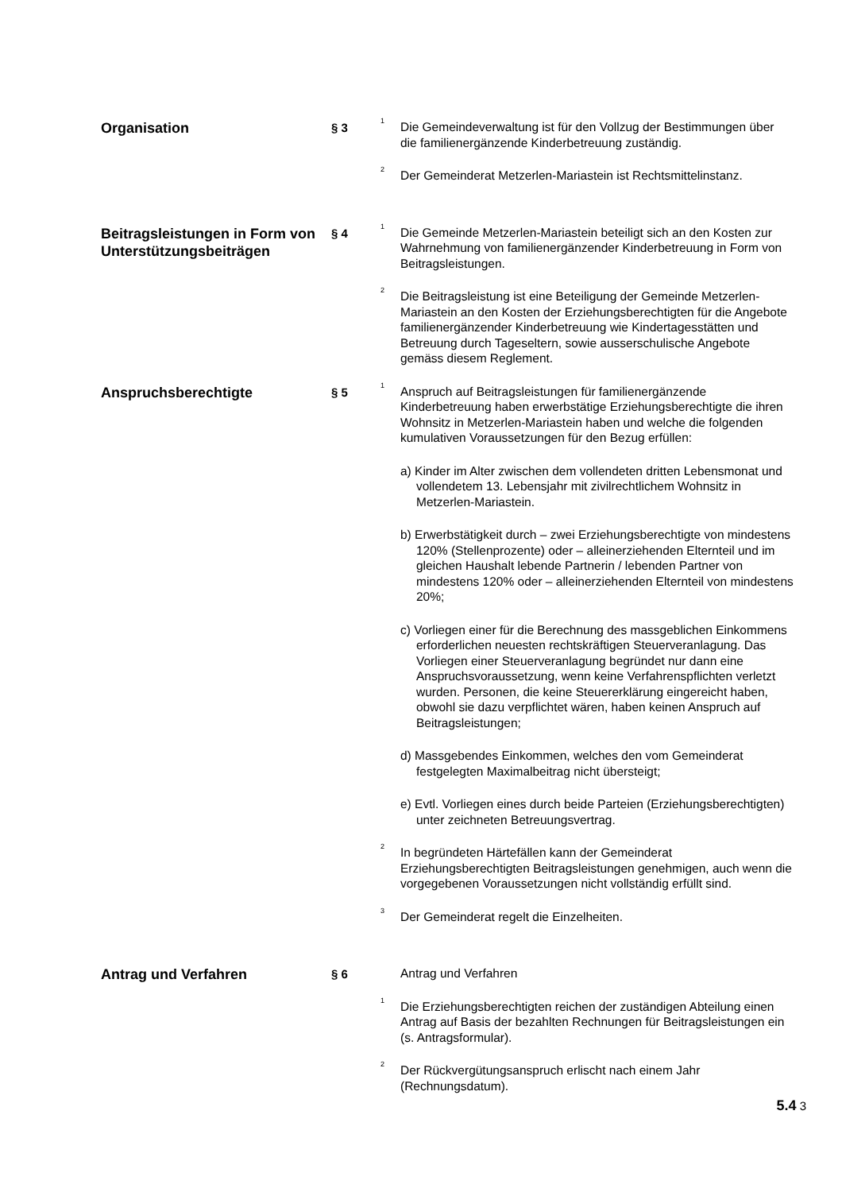Organisation
§ 3
<sup>1</sup> Die Gemeindeverwaltung ist für den Vollzug der Bestimmungen über die familienergänzende Kinderbetreuung zuständig.
<sup>2</sup> Der Gemeinderat Metzerlen-Mariastein ist Rechtsmittelinstanz.
Beitragsleistungen in Form von Unterstützungsbeiträgen
§ 4
<sup>1</sup> Die Gemeinde Metzerlen-Mariastein beteiligt sich an den Kosten zur Wahrnehmung von familienergänzender Kinderbetreuung in Form von Beitragsleistungen.
<sup>2</sup> Die Beitragsleistung ist eine Beteiligung der Gemeinde Metzerlen-Mariastein an den Kosten der Erziehungsberechtigten für die Angebote familienergänzender Kinderbetreuung wie Kindertagesstätten und Betreuung durch Tageseltern, sowie ausserschulische Angebote gemäss diesem Reglement.
Anspruchsberechtigte
§ 5
<sup>1</sup> Anspruch auf Beitragsleistungen für familienergänzende Kinderbetreuung haben erwerbstätige Erziehungsberechtigte die ihren Wohnsitz in Metzerlen-Mariastein haben und welche die folgenden kumulativen Voraussetzungen für den Bezug erfüllen:
a) Kinder im Alter zwischen dem vollendeten dritten Lebensmonat und vollendetem 13. Lebensjahr mit zivilrechtlichem Wohnsitz in Metzerlen-Mariastein.
b) Erwerbstätigkeit durch – zwei Erziehungsberechtigte von mindestens 120% (Stellenprozente) oder – alleinerziehenden Elternteil und im gleichen Haushalt lebende Partnerin / lebenden Partner von mindestens 120% oder – alleinerziehenden Elternteil von mindestens 20%;
c) Vorliegen einer für die Berechnung des massgeblichen Einkommens erforderlichen neuesten rechtskräftigen Steuerveranlagung. Das Vorliegen einer Steuerveranlagung begründet nur dann eine Anspruchsvoraussetzung, wenn keine Verfahrenspflichten verletzt wurden. Personen, die keine Steuererklärung eingereicht haben, obwohl sie dazu verpflichtet wären, haben keinen Anspruch auf Beitragsleistungen;
d) Massgebendes Einkommen, welches den vom Gemeinderat festgelegten Maximalbeitrag nicht übersteigt;
e) Evtl. Vorliegen eines durch beide Parteien (Erziehungsberechtigten) unter zeichneten Betreuungsvertrag.
<sup>2</sup> In begründeten Härtefällen kann der Gemeinderat Erziehungsberechtigten Beitragsleistungen genehmigen, auch wenn die vorgegebenen Voraussetzungen nicht vollständig erfüllt sind.
<sup>3</sup> Der Gemeinderat regelt die Einzelheiten.
Antrag und Verfahren
§ 6
Antrag und Verfahren
<sup>1</sup> Die Erziehungsberechtigten reichen der zuständigen Abteilung einen Antrag auf Basis der bezahlten Rechnungen für Beitragsleistungen ein (s. Antragsformular).
<sup>2</sup> Der Rückvergütungsanspruch erlischt nach einem Jahr (Rechnungsdatum).
5.4 3